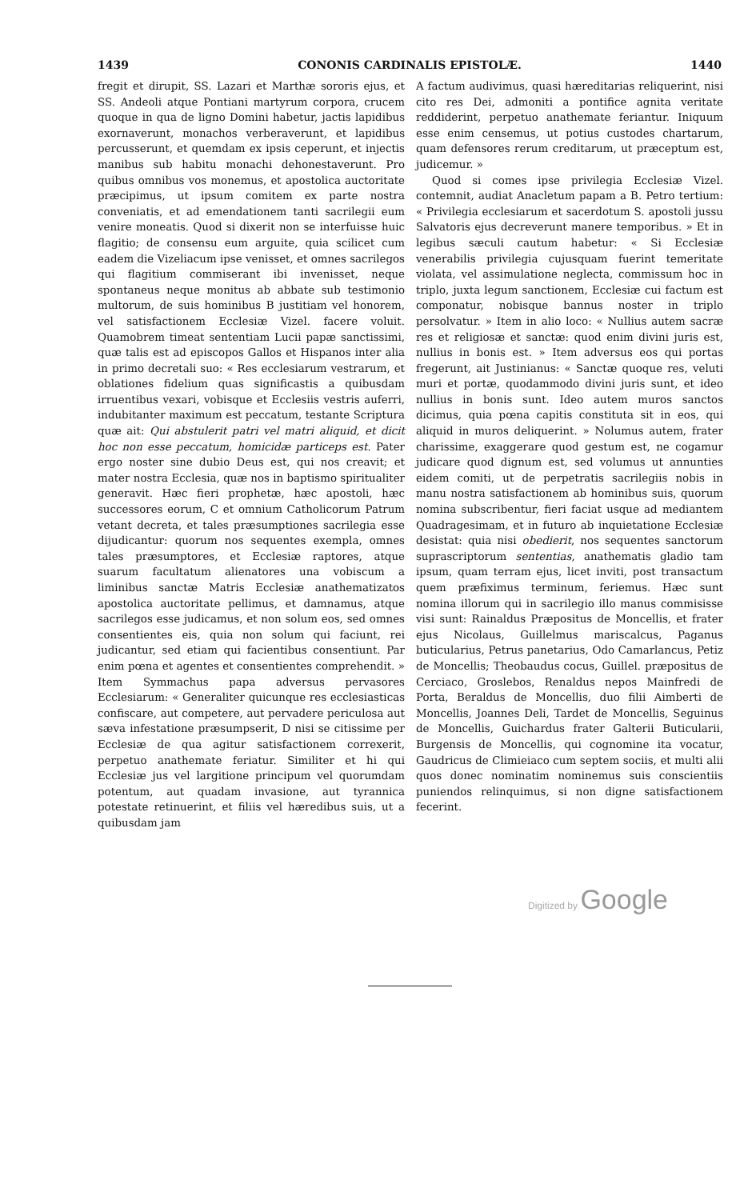1439 CONONIS CARDINALIS EPISTOLÆ. 1440
fregit et dirupit, SS. Lazari et Marthæ sororis ejus, et SS. Andeoli atque Pontiani martyrum corpora, crucem quoque in qua de ligno Domini habetur, jactis lapidibus exornaverunt, monachos verberaverunt, et lapidibus percusserunt, et quemdam ex ipsis ceperunt, et injectis manibus sub habitu monachi dehonestaverunt. Pro quibus omnibus vos monemus, et apostolica auctoritate præcipimus, ut ipsum comitem ex parte nostra conveniatis, et ad emendationem tanti sacrilegii eum venire moneatis. Quod si dixerit non se interfuisse huic flagitio; de consensu eum arguite, quia scilicet cum eadem die Vizeliacum ipse venisset, et omnes sacrilegos qui flagitium commiserant ibi invenisset, neque spontaneus neque monitus ab abbate sub testimonio multorum, de suis hominibus B justitiam vel honorem, vel satisfactionem Ecclesiæ Vizel. facere voluit. Quamobrem timeat sententiam Lucii papæ sanctissimi, quæ talis est ad episcopos Gallos et Hispanos inter alia in primo decretali suo: « Res ecclesiarum vestrarum, et oblationes fidelium quas significastis a quibusdam irruentibus vexari, vobisque et Ecclesiis vestris auferri, indubitanter maximum est peccatum, testante Scriptura quæ ait: Qui abstulerit patri vel matri aliquid, et dicit hoc non esse peccatum, homicidæ particeps est. Pater ergo noster sine dubio Deus est, qui nos creavit; et mater nostra Ecclesia, quæ nos in baptismo spiritualiter generavit. Hæc fieri prophetæ, hæc apostoli, hæc successores eorum, C et omnium Catholicorum Patrum vetant decreta, et tales præsumptiones sacrilegia esse dijudicantur: quorum nos sequentes exempla, omnes tales præsumptores, et Ecclesiæ raptores, atque suarum facultatum alienatores una vobiscum a liminibus sanctæ Matris Ecclesiæ anathematizatos apostolica auctoritate pellimus, et damnamus, atque sacrilegos esse judicamus, et non solum eos, sed omnes consentientes eis, quia non solum qui faciunt, rei judicantur, sed etiam qui facientibus consentiunt. Par enim pœna et agentes et consentientes comprehendit. » Item Symmachus papa adversus pervasores Ecclesiarum: « Generaliter quicunque res ecclesiasticas confiscare, aut competere, aut pervadere periculosa aut sæva infestatione præsumpserit, D nisi se citissime per Ecclesiæ de qua agitur satisfactionem correxerit, perpetuo anathemate feriatur. Similiter et hi qui Ecclesiæ jus vel largitione principum vel quorumdam potentum, aut quadam invasione, aut tyrannica potestate retinuerint, et filiis vel hæredibus suis, ut a quibusdam jam
A factum audivimus, quasi hæreditarias reliquerint, nisi cito res Dei, admoniti a pontifice agnita veritate reddiderint, perpetuo anathemate feriantur. Iniquum esse enim censemus, ut potius custodes chartarum, quam defensores rerum creditarum, ut præceptum est, judicemur. »
Quod si comes ipse privilegia Ecclesiæ Vizel. contemnit, audiat Anacletum papam a B. Petro tertium: « Privilegia ecclesiarum et sacerdotum S. apostoli jussu Salvatoris ejus decreverunt manere temporibus. » Et in legibus sæculi cautum habetur: « Si Ecclesiæ venerabilis privilegia cujusquam fuerint temeritate violata, vel assimulatione neglecta, commissum hoc in triplo, juxta legum sanctionem, Ecclesiæ cui factum est componatur, nobisque bannus noster in triplo persolvatur. » Item in alio loco: « Nullius autem sacræ res et religiosæ et sanctæ: quod enim divini juris est, nullius in bonis est. » Item adversus eos qui portas fregerunt, ait Justinianus: « Sanctæ quoque res, veluti muri et portæ, quodammodo divini juris sunt, et ideo nullius in bonis sunt. Ideo autem muros sanctos dicimus, quia pœna capitis constituta sit in eos, qui aliquid in muros deliquerint. » Nolumus autem, frater charissime, exaggerare quod gestum est, ne cogamur judicare quod dignum est, sed volumus ut annunties eidem comiti, ut de perpetratis sacrilegiis nobis in manu nostra satisfactionem ab hominibus suis, quorum nomina subscribentur, fieri faciat usque ad mediantem Quadragesimam, et in futuro ab inquietatione Ecclesiæ desistat: quia nisi obedierit, nos sequentes sanctorum suprascriptorum sententias, anathematis gladio tam ipsum, quam terram ejus, licet inviti, post transactum quem præfiximus terminum, feriemus. Hæc sunt nomina illorum qui in sacrilegio illo manus commisisse visi sunt: Rainaldus Præpositus de Moncellis, et frater ejus Nicolaus, Guillelmus mariscalcus, Paganus buticularius, Petrus panetarius, Odo Camarlancus, Petiz de Moncellis; Theobaudus cocus, Guillel. præpositus de Cerciaco, Groslebos, Renaldus nepos Mainfredi de Porta, Beraldus de Moncellis, duo filii Aimberti de Moncellis, Joannes Deli, Tardet de Moncellis, Seguinus de Moncellis, Guichardus frater Galterii Buticularii, Burgensis de Moncellis, qui cognomine ita vocatur, Gaudricus de Climieiaco cum septem sociis, et multi alii quos donec nominatim nominemus suis conscientiis puniendos relinquimus, si non digne satisfactionem fecerint.
Digitized by Google